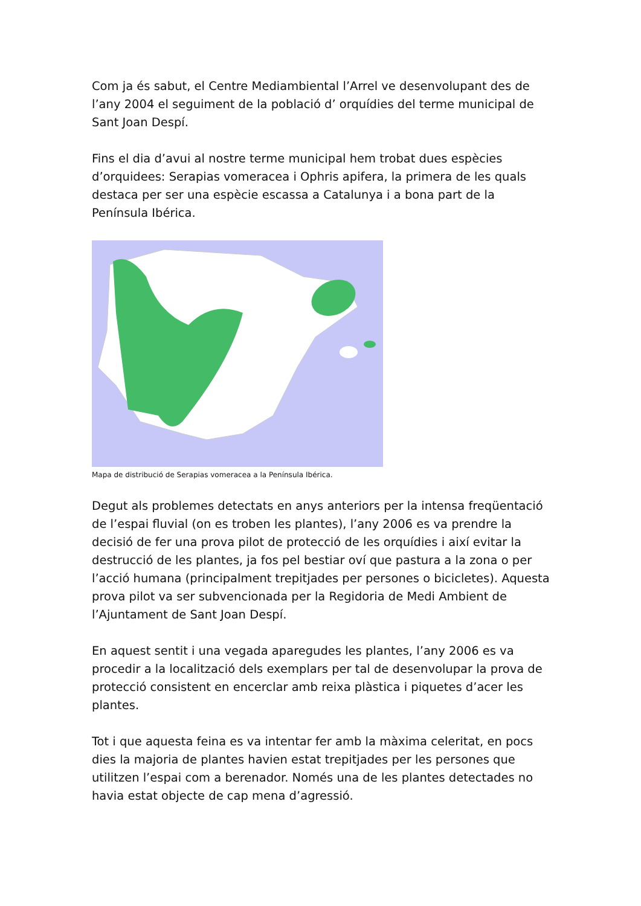Com ja és sabut, el Centre Mediambiental l’Arrel ve desenvolupant des de l’any 2004 el seguiment de la població d’ orquídies del terme municipal de Sant Joan Despí.
Fins el dia d’avui al nostre terme municipal hem trobat dues espècies d’orquidees: Serapias vomeracea i Ophris apifera, la primera de les quals destaca per ser una espècie escassa a Catalunya i a bona part de la Península Ibérica.
Mapa de distribució de Serapias vomeracea a la Península Ibérica.
Degut als problemes detectats en anys anteriors per la intensa freqüentació de l’espai fluvial (on es troben les plantes), l’any 2006 es va prendre la decisió de fer una prova pilot de protecció de les orquídies i així evitar la destrucció de les plantes, ja fos pel bestiar oví que pastura a la zona o per l’acció humana (principalment trepitjades per persones o bicicletes). Aquesta prova pilot va ser subvencionada per la Regidoria de Medi Ambient de l’Ajuntament de Sant Joan Despí.
En aquest sentit i una vegada aparegudes les plantes, l’any 2006 es va procedir a la localització dels exemplars per tal de desenvolupar la prova de protecció consistent en encerclar amb reixa plàstica i piquetes d’acer les plantes.
Tot i que aquesta feina es va intentar fer amb la màxima celeritat, en pocs dies la majoria de plantes havien estat trepitjades per les persones que utilitzen l’espai com a berenador. Només una de les plantes detectades no havia estat objecte de cap mena d’agressió.